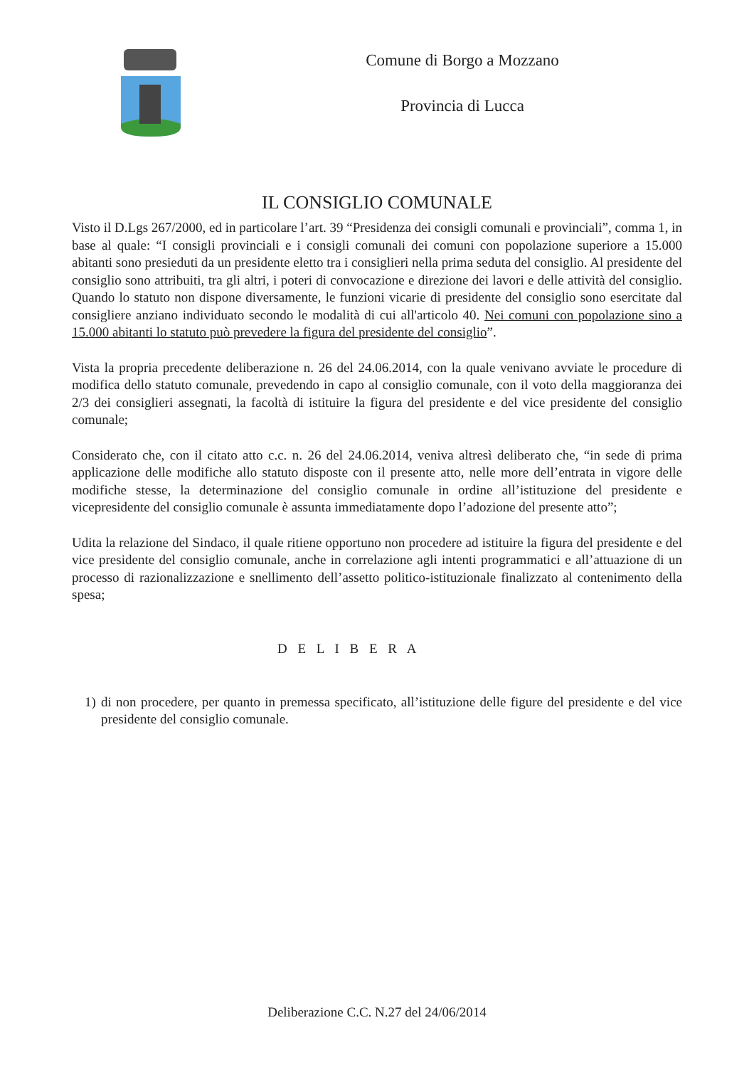Comune di Borgo a Mozzano
Provincia di Lucca
IL CONSIGLIO COMUNALE
Visto il D.Lgs 267/2000, ed in particolare l’art. 39 “Presidenza dei consigli comunali e provinciali”, comma 1, in base al quale: “I consigli provinciali e i consigli comunali dei comuni con popolazione superiore a 15.000 abitanti sono presieduti da un presidente eletto tra i consiglieri nella prima seduta del consiglio. Al presidente del consiglio sono attribuiti, tra gli altri, i poteri di convocazione e direzione dei lavori e delle attività del consiglio. Quando lo statuto non dispone diversamente, le funzioni vicarie di presidente del consiglio sono esercitate dal consigliere anziano individuato secondo le modalità di cui all'articolo 40. Nei comuni con popolazione sino a 15.000 abitanti lo statuto può prevedere la figura del presidente del consiglio”.
Vista la propria precedente deliberazione n. 26 del 24.06.2014, con la quale venivano avviate le procedure di modifica dello statuto comunale, prevedendo in capo al consiglio comunale, con il voto della maggioranza dei 2/3 dei consiglieri assegnati, la facoltà di istituire la figura del presidente e del vice presidente del consiglio comunale;
Considerato che, con il citato atto c.c. n. 26 del 24.06.2014, veniva altresì deliberato che, “in sede di prima applicazione delle modifiche allo statuto disposte con il presente atto, nelle more dell’entrata in vigore delle modifiche stesse, la determinazione del consiglio comunale in ordine all’istituzione del presidente e vicepresidente del consiglio comunale è assunta immediatamente dopo l’adozione del presente atto”;
Udita la relazione del Sindaco, il quale ritiene opportuno non procedere ad istituire la figura del presidente e del vice presidente del consiglio comunale, anche in correlazione agli intenti programmatici e all’attuazione di un processo di razionalizzazione e snellimento dell’assetto politico-istituzionale finalizzato al contenimento della spesa;
D E L I B E R A
1) di non procedere, per quanto in premessa specificato, all’istituzione delle figure del presidente e del vice presidente del consiglio comunale.
Deliberazione C.C. N.27 del 24/06/2014